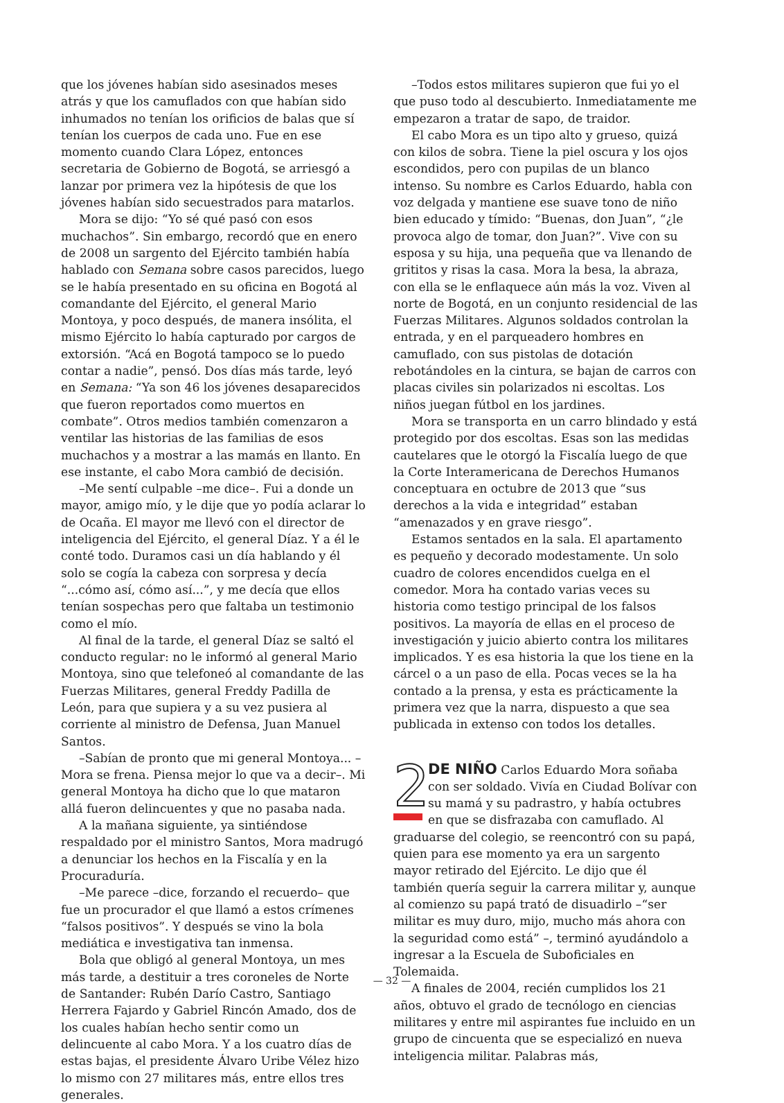que los jóvenes habían sido asesinados meses atrás y que los camuflados con que habían sido inhumados no tenían los orificios de balas que sí tenían los cuerpos de cada uno. Fue en ese momento cuando Clara López, entonces secretaria de Gobierno de Bogotá, se arriesgó a lanzar por primera vez la hipótesis de que los jóvenes habían sido secuestrados para matarlos.
Mora se dijo: “Yo sé qué pasó con esos muchachos”. Sin embargo, recordó que en enero de 2008 un sargento del Ejército también había hablado con Semana sobre casos parecidos, luego se le había presentado en su oficina en Bogotá al comandante del Ejército, el general Mario Montoya, y poco después, de manera insólita, el mismo Ejército lo había capturado por cargos de extorsión. “Acá en Bogotá tampoco se lo puedo contar a nadie”, pensó. Dos días más tarde, leyó en Semana: “Ya son 46 los jóvenes desaparecidos que fueron reportados como muertos en combate”. Otros medios también comenzaron a ventilar las historias de las familias de esos muchachos y a mostrar a las mamás en llanto. En ese instante, el cabo Mora cambió de decisión.
–Me sentí culpable –me dice–. Fui a donde un mayor, amigo mío, y le dije que yo podía aclarar lo de Ocaña. El mayor me llevó con el director de inteligencia del Ejército, el general Díaz. Y a él le conté todo. Duramos casi un día hablando y él solo se cogía la cabeza con sorpresa y decía “...cómo así, cómo así...”, y me decía que ellos tenían sospechas pero que faltaba un testimonio como el mío.
Al final de la tarde, el general Díaz se saltó el conducto regular: no le informó al general Mario Montoya, sino que telefoneó al comandante de las Fuerzas Militares, general Freddy Padilla de León, para que supiera y a su vez pusiera al corriente al ministro de Defensa, Juan Manuel Santos.
–Sabían de pronto que mi general Montoya... –Mora se frena. Piensa mejor lo que va a decir–. Mi general Montoya ha dicho que lo que mataron allá fueron delincuentes y que no pasaba nada.
A la mañana siguiente, ya sintiéndose respaldado por el ministro Santos, Mora madrugó a denunciar los hechos en la Fiscalía y en la Procuraduría.
–Me parece –dice, forzando el recuerdo– que fue un procurador el que llamó a estos crímenes “falsos positivos”. Y después se vino la bola mediática e investigativa tan inmensa.
Bola que obligó al general Montoya, un mes más tarde, a destituir a tres coroneles de Norte de Santander: Rubén Darío Castro, Santiago Herrera Fajardo y Gabriel Rincón Amado, dos de los cuales habían hecho sentir como un delincuente al cabo Mora. Y a los cuatro días de estas bajas, el presidente Álvaro Uribe Vélez hizo lo mismo con 27 militares más, entre ellos tres generales.
–Todos estos militares supieron que fui yo el que puso todo al descubierto. Inmediatamente me empezaron a tratar de sapo, de traidor.
El cabo Mora es un tipo alto y grueso, quizá con kilos de sobra. Tiene la piel oscura y los ojos escondidos, pero con pupilas de un blanco intenso. Su nombre es Carlos Eduardo, habla con voz delgada y mantiene ese suave tono de niño bien educado y tímido: “Buenas, don Juan”, “¿le provoca algo de tomar, don Juan?”. Vive con su esposa y su hija, una pequeña que va llenando de grititos y risas la casa. Mora la besa, la abraza, con ella se le enflaquece aún más la voz. Viven al norte de Bogotá, en un conjunto residencial de las Fuerzas Militares. Algunos soldados controlan la entrada, y en el parqueadero hombres en camuflado, con sus pistolas de dotación rebotándoles en la cintura, se bajan de carros con placas civiles sin polarizados ni escoltas. Los niños juegan fútbol en los jardines.
Mora se transporta en un carro blindado y está protegido por dos escoltas. Esas son las medidas cautelares que le otorgó la Fiscalía luego de que la Corte Interamericana de Derechos Humanos conceptuara en octubre de 2013 que “sus derechos a la vida e integridad” estaban “amenazados y en grave riesgo”.
Estamos sentados en la sala. El apartamento es pequeño y decorado modestamente. Un solo cuadro de colores encendidos cuelga en el comedor. Mora ha contado varias veces su historia como testigo principal de los falsos positivos. La mayoría de ellas en el proceso de investigación y juicio abierto contra los militares implicados. Y es esa historia la que los tiene en la cárcel o a un paso de ella. Pocas veces se la ha contado a la prensa, y esta es prácticamente la primera vez que la narra, dispuesto a que sea publicada in extenso con todos los detalles.
2 DE NIÑO Carlos Eduardo Mora soñaba con ser soldado. Vivía en Ciudad Bolívar con su mamá y su padrastro, y había octubres en que se disfrazaba con camuflado. Al graduarse del colegio, se reencontró con su papá, quien para ese momento ya era un sargento mayor retirado del Ejército. Le dijo que él también quería seguir la carrera militar y, aunque al comienzo su papá trató de disuadirlo –“ser militar es muy duro, mijo, mucho más ahora con la seguridad como está” –, terminó ayudándolo a ingresar a la Escuela de Suboficiales en Tolemaida.
A finales de 2004, recién cumplidos los 21 años, obtuvo el grado de tecnólogo en ciencias militares y entre mil aspirantes fue incluido en un grupo de cincuenta que se especializó en nueva inteligencia militar. Palabras más,
— 32 —